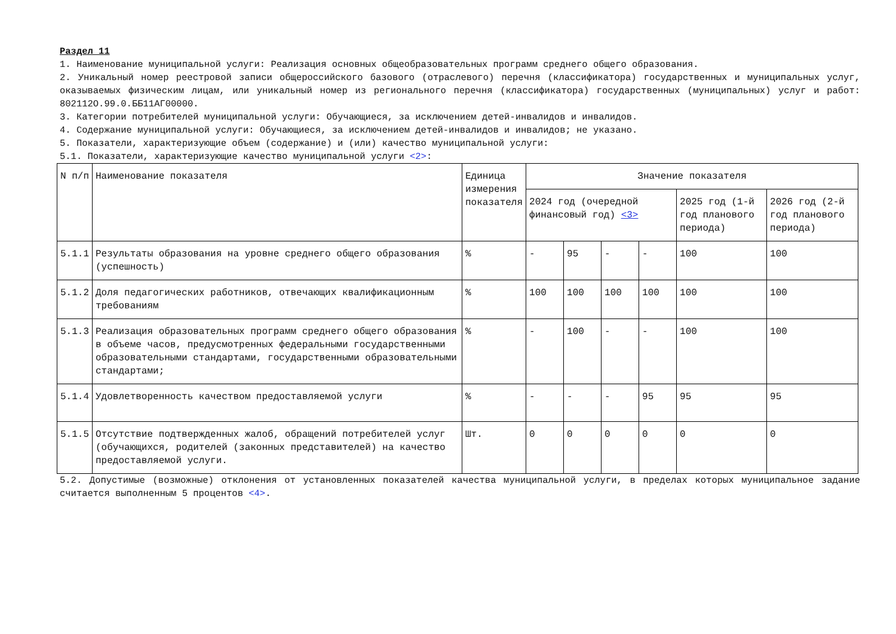Раздел 11
1. Наименование муниципальной услуги: Реализация основных общеобразовательных программ среднего общего образования.
2. Уникальный номер реестровой записи общероссийского базового (отраслевого) перечня (классификатора) государственных и муниципальных услуг, оказываемых физическим лицам, или уникальный номер из регионального перечня (классификатора) государственных (муниципальных) услуг и работ: 802112О.99.0.ББ11АГ00000.
3. Категории потребителей муниципальной услуги: Обучающиеся, за исключением детей-инвалидов и инвалидов.
4. Содержание муниципальной услуги: Обучающиеся, за исключением детей-инвалидов и инвалидов; не указано.
5. Показатели, характеризующие объем (содержание) и (или) качество муниципальной услуги:
5.1. Показатели, характеризующие качество муниципальной услуги <2>:
| N п/п | Наименование показателя | Единица измерения показателя | Значение показателя | | | | | |
| --- | --- | --- | --- | --- | --- | --- | --- | --- |
| | | | 2024 год (очередной финансовый год) <3> | | | | 2025 год (1-й год планового периода) | 2026 год (2-й год планового периода) |
| 5.1.1 | Результаты образования на уровне среднего общего образования (успешность) | % | - | 95 | - | - | 100 | 100 |
| 5.1.2 | Доля педагогических работников, отвечающих квалификационным требованиям | % | 100 | 100 | 100 | 100 | 100 | 100 |
| 5.1.3 | Реализация образовательных программ среднего общего образования в объеме часов, предусмотренных федеральными государственными образовательными стандартами, государственными образовательными стандартами; | % | - | 100 | - | - | 100 | 100 |
| 5.1.4 | Удовлетворенность качеством предоставляемой услуги | % | - | - | - | 95 | 95 | 95 |
| 5.1.5 | Отсутствие подтвержденных жалоб, обращений потребителей услуг (обучающихся, родителей (законных представителей) на качество предоставляемой услуги. | Шт. | 0 | 0 | 0 | 0 | 0 | 0 |
5.2. Допустимые (возможные) отклонения от установленных показателей качества муниципальной услуги, в пределах которых муниципальное задание считается выполненным 5 процентов <4>.